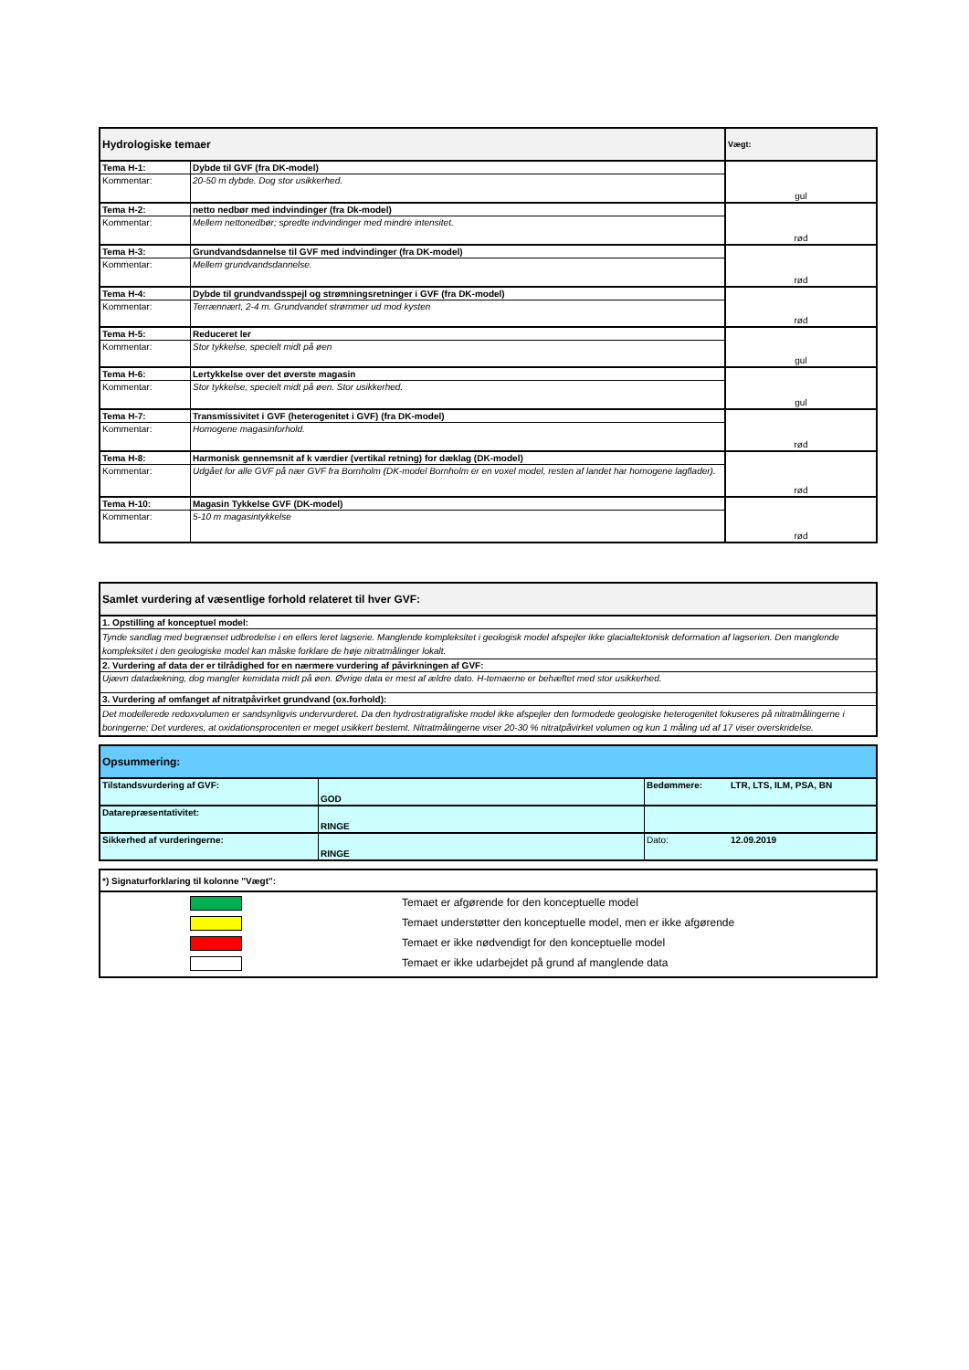| Hydrologiske temaer | | Vægt: |
| Tema H-1: | Dybde til GVF (fra DK-model) | gul |
| Kommentar: | 20-50 m dybde. Dog stor usikkerhed. | |
| Tema H-2: | netto nedbør med indvindinger (fra Dk-model) | rød |
| Kommentar: | Mellem nettonedbør; spredte indvindinger med mindre intensitet. | |
| Tema H-3: | Grundvandsdannelse til GVF med indvindinger (fra DK-model) | rød |
| Kommentar: | Mellem grundvandsdannelse. | |
| Tema H-4: | Dybde til grundvandsspejl og strømningsretninger i GVF (fra DK-model) | rød |
| Kommentar: | Terrænnært, 2-4 m. Grundvandet strømmer ud mod kysten | |
| Tema H-5: | Reduceret ler | gul |
| Kommentar: | Stor tykkelse, specielt midt på øen | |
| Tema H-6: | Lertykkelse over det øverste magasin | gul |
| Kommentar: | Stor tykkelse, specielt midt på øen. Stor usikkerhed. | |
| Tema H-7: | Transmissivitet i GVF (heterogenitet i GVF) (fra DK-model) | rød |
| Kommentar: | Homogene magasinforhold. | |
| Tema H-8: | Harmonisk gennemsnit af k værdier (vertikal retning) for dæklag (DK-model) | rød |
| Kommentar: | Udgået for alle GVF på nær GVF fra Bornholm (DK-model Bornholm er en voxel model, resten af landet har homogene lagflader). | |
| Tema H-10: | Magasin Tykkelse GVF (DK-model) | rød |
| Kommentar: | 5-10 m magasintykkelse | |
| Samlet vurdering af væsentlige forhold relateret til hver GVF: |
| 1. Opstilling af konceptuel model: |
| Tynde sandlag med begrænset udbredelse i en ellers leret lagserie. Manglende kompleksitet i geologisk model afspejler ikke glacialtektonisk deformation af lagserien. Den manglende kompleksitet i den geologiske model kan måske forklare de høje nitratmålinger lokalt. |
| 2. Vurdering af data der er tilrådighed for en nærmere vurdering af påvirkningen af GVF: |
| Ujævn datadækning, dog mangler kemidata midt på øen. Øvrige data er mest af ældre dato. H-temaerne er behæftet med stor usikkerhed. |
| 3. Vurdering af omfanget af nitratpåvirket grundvand (ox.forhold): |
| Det modellerede redoxvolumen er sandsynligvis undervurderet. Da den hydrostratigrafiske model ikke afspejler den formodede geologiske heterogenitet fokuseres på nitratmålingerne i boringerne: Det vurderes, at oxidationsprocenten er meget usikkert bestemt. Nitratmålingerne viser 20-30 % nitratpåvirket volumen og kun 1 måling ud af 17 viser overskridelse. |
| Opsummering: | | | |
| Tilstandsvurdering af GVF: | GOD | Bedømmere: | LTR, LTS, ILM, PSA, BN |
| Datarepræsentativitet: | RINGE | | |
| Sikkerhed af vurderingerne: | RINGE | Dato: | 12.09.2019 |
| *) Signaturforklaring til kolonne "Vægt": | |
| | Temaet er afgørende for den konceptuelle model |
| | Temaet understøtter den konceptuelle model, men er ikke afgørende |
| | Temaet er ikke nødvendigt for den konceptuelle model |
| | Temaet er ikke udarbejdet på grund af manglende data |